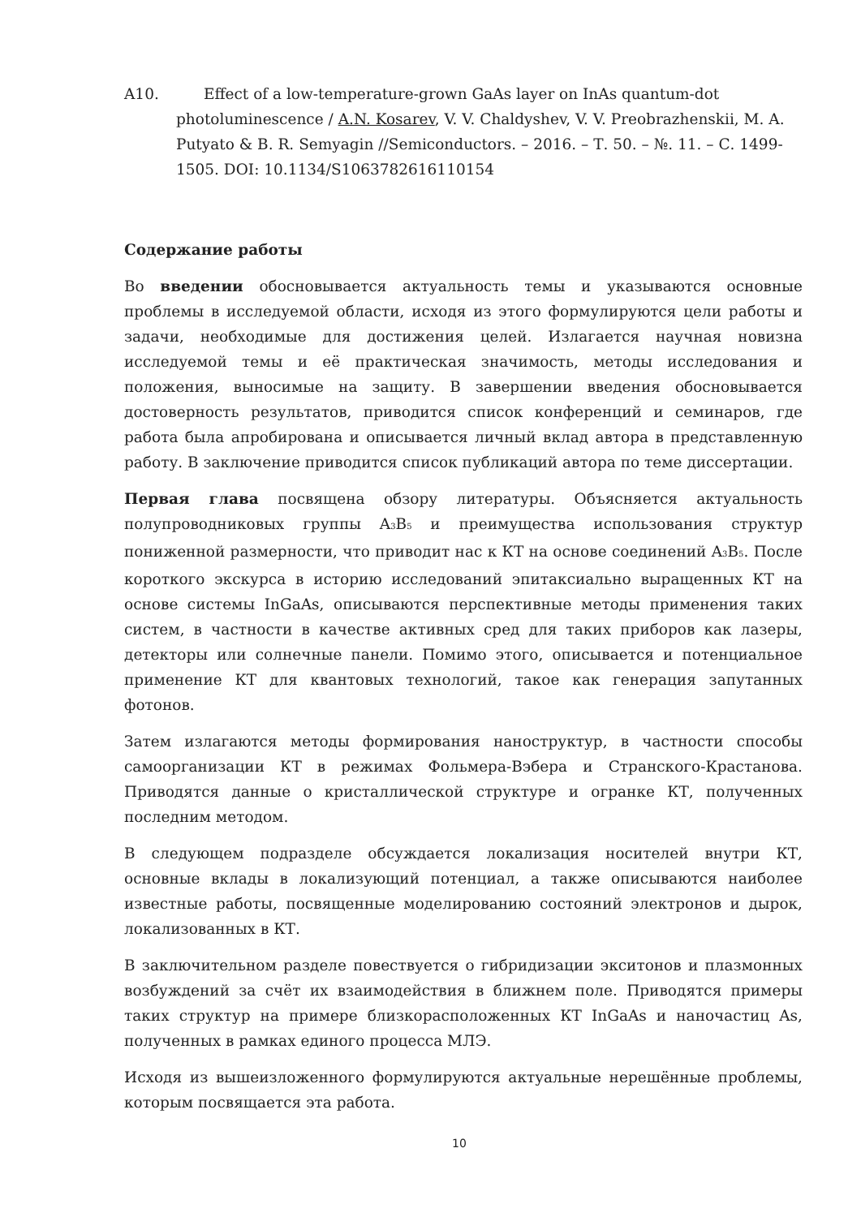A10. Effect of a low-temperature-grown GaAs layer on InAs quantum-dot photoluminescence / A.N. Kosarev, V. V. Chaldyshev, V. V. Preobrazhenskii, M. A. Putyato & B. R. Semyagin //Semiconductors. – 2016. – Т. 50. – №. 11. – С. 1499-1505. DOI: 10.1134/S1063782616110154
Содержание работы
Во введении обосновывается актуальность темы и указываются основные проблемы в исследуемой области, исходя из этого формулируются цели работы и задачи, необходимые для достижения целей. Излагается научная новизна исследуемой темы и её практическая значимость, методы исследования и положения, выносимые на защиту. В завершении введения обосновывается достоверность результатов, приводится список конференций и семинаров, где работа была апробирована и описывается личный вклад автора в представленную работу. В заключение приводится список публикаций автора по теме диссертации.
Первая глава посвящена обзору литературы. Объясняется актуальность полупроводниковых группы A<sub>3</sub>B<sub>5</sub> и преимущества использования структур пониженной размерности, что приводит нас к КТ на основе соединений A<sub>3</sub>B<sub>5</sub>. После короткого экскурса в историю исследований эпитаксиально выращенных КТ на основе системы InGaAs, описываются перспективные методы применения таких систем, в частности в качестве активных сред для таких приборов как лазеры, детекторы или солнечные панели. Помимо этого, описывается и потенциальное применение КТ для квантовых технологий, такое как генерация запутанных фотонов.
Затем излагаются методы формирования наноструктур, в частности способы самоорганизации КТ в режимах Фольмера-Вэбера и Странского-Крастанова. Приводятся данные о кристаллической структуре и огранке КТ, полученных последним методом.
В следующем подразделе обсуждается локализация носителей внутри КТ, основные вклады в локализующий потенциал, а также описываются наиболее известные работы, посвященные моделированию состояний электронов и дырок, локализованных в КТ.
В заключительном разделе повествуется о гибридизации экситонов и плазмонных возбуждений за счёт их взаимодействия в ближнем поле. Приводятся примеры таких структур на примере близкорасположенных КТ InGaAs и наночастиц As, полученных в рамках единого процесса МЛЭ.
Исходя из вышеизложенного формулируются актуальные нерешённые проблемы, которым посвящается эта работа.
10